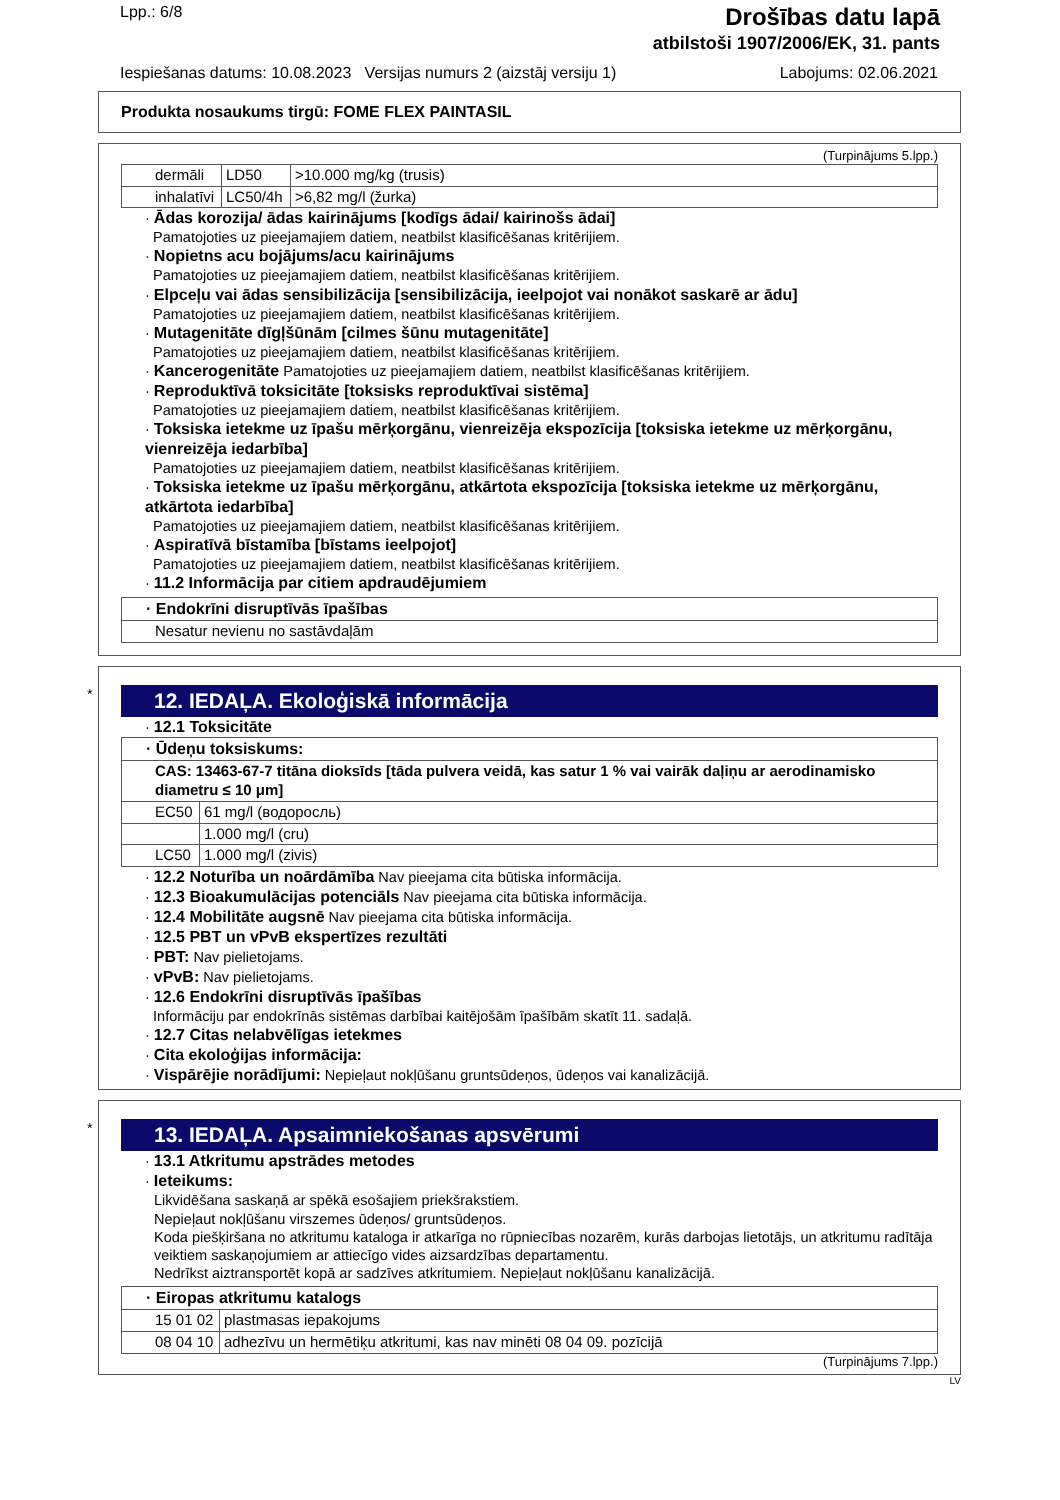Lpp.: 6/8
Drošības datu lapā
atbilstoši 1907/2006/EK, 31. pants
Iespiešanas datums: 10.08.2023 Versijas numurs 2 (aizstāj versiju 1) Labojums: 02.06.2021
Produkta nosaukums tirgū: FOME FLEX PAINTASIL
(Turpinājums 5.lpp.)
| dermāli | LD50 | >10.000 mg/kg (trusis) |
| inhalatīvi | LC50/4h | >6,82 mg/l (žurka) |
· Ādas korozija/ ādas kairinājums [kodīgs ādai/ kairinošs ādai]
Pamatojoties uz pieejamajiem datiem, neatbilst klasificēšanas kritērijiem.
· Nopietns acu bojājums/acu kairinājums
Pamatojoties uz pieejamajiem datiem, neatbilst klasificēšanas kritērijiem.
· Elpceļu vai ādas sensibilizācija [sensibilizācija, ieelpojot vai nonākot saskarē ar ādu]
Pamatojoties uz pieejamajiem datiem, neatbilst klasificēšanas kritērijiem.
· Mutagenitāte dīgļšūnām [cilmes šūnu mutagenitāte]
Pamatojoties uz pieejamajiem datiem, neatbilst klasificēšanas kritērijiem.
· Kancerogenitāte Pamatojoties uz pieejamajiem datiem, neatbilst klasificēšanas kritērijiem.
· Reproduktīvā toksicitāte [toksisks reproduktīvai sistēma]
Pamatojoties uz pieejamajiem datiem, neatbilst klasificēšanas kritērijiem.
· Toksiska ietekme uz īpašu mērķorgānu, vienreizēja ekspozīcija [toksiska ietekme uz mērķorgānu, vienreizēja iedarbība]
Pamatojoties uz pieejamajiem datiem, neatbilst klasificēšanas kritērijiem.
· Toksiska ietekme uz īpašu mērķorgānu, atkārtota ekspozīcija [toksiska ietekme uz mērķorgānu, atkārtota iedarbība]
Pamatojoties uz pieejamajiem datiem, neatbilst klasificēšanas kritērijiem.
· Aspiratīvā bīstamība [bīstams ieelpojot]
Pamatojoties uz pieejamajiem datiem, neatbilst klasificēšanas kritērijiem.
· 11.2 Informācija par citiem apdraudējumiem
| · Endokrīni disruptīvās īpašības |
| Nesatur nevienu no sastāvdaļām |
*
12. IEDAĻA. Ekoloģiskā informācija
· 12.1 Toksicitāte
| · Ūdeņu toksiskums: | |
| CAS: 13463-67-7 titāna dioksīds [tāda pulvera veidā, kas satur 1 % vai vairāk daļiņu ar aerodinamisko diametru ≤ 10 μm] | |
| EC50 | 61 mg/l (водоросль) |
| | 1.000 mg/l (cru) |
| LC50 | 1.000 mg/l (zivis) |
· 12.2 Noturība un noārdāmība Nav pieejama cita būtiska informācija.
· 12.3 Bioakumulācijas potenciāls Nav pieejama cita būtiska informācija.
· 12.4 Mobilitāte augsnē Nav pieejama cita būtiska informācija.
· 12.5 PBT un vPvB ekspertīzes rezultāti
· PBT: Nav pielietojams.
· vPvB: Nav pielietojams.
· 12.6 Endokrīni disruptīvās īpašības
Informāciju par endokrīnās sistēmas darbībai kaitējošām īpašībām skatīt 11. sadaļā.
· 12.7 Citas nelabvēlīgas ietekmes
· Cita ekoloģijas informācija:
· Vispārējie norādījumi: Nepieļaut nokļūšanu gruntsūdeņos, ūdeņos vai kanalizācijā.
*
13. IEDAĻA. Apsaimniekošanas apsvērumi
· 13.1 Atkritumu apstrādes metodes
· Ieteikums:
Likvidēšana saskaņā ar spēkā esošajiem priekšrakstiem.
Nepieļaut nokļūšanu virszemes ūdeņos/ gruntsūdeņos.
Koda piešķiršana no atkritumu kataloga ir atkarīga no rūpniecības nozarēm, kurās darbojas lietotājs, un atkritumu radītāja veiktiem saskaņojumiem ar attiecīgo vides aizsardzības departamentu.
Nedrīkst aiztransportēt kopā ar sadzīves atkritumiem. Nepieļaut nokļūšanu kanalizācijā.
| · Eiropas atkritumu katalogs | |
| 15 01 02 | plastmasas iepakojums |
| 08 04 10 | adhezīvu un hermētiķu atkritumi, kas nav minēti 08 04 09. pozīcijā |
(Turpinājums 7.lpp.)
LV